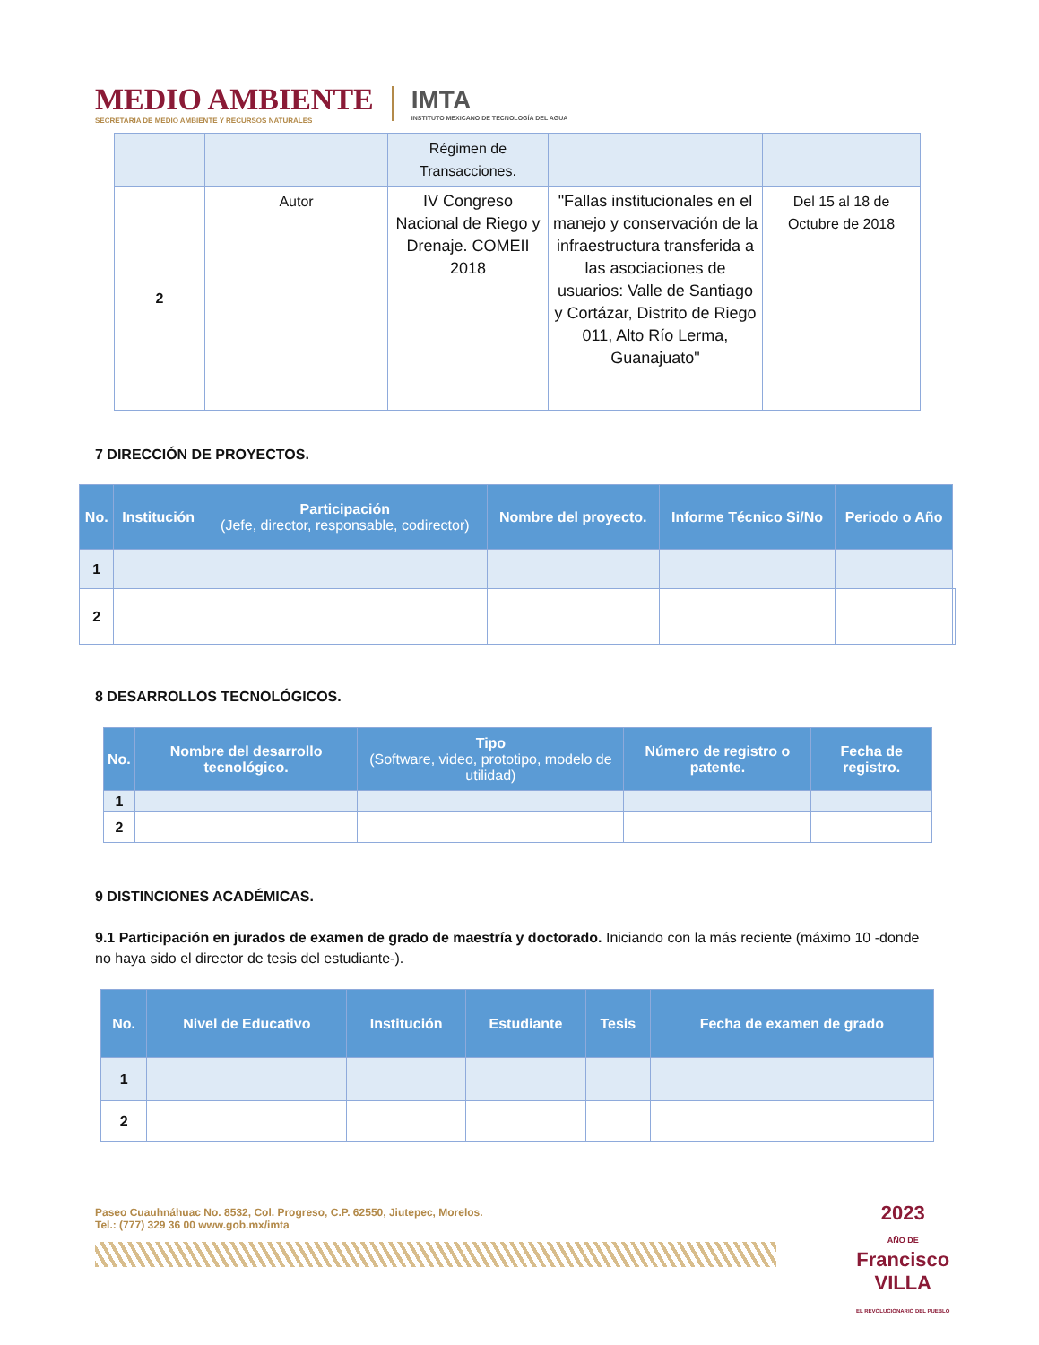MEDIO AMBIENTE
SECRETARÍA DE MEDIO AMBIENTE Y RECURSOS NATURALES
IMTA
INSTITUTO MEXICANO DE TECNOLOGÍA DEL AGUA
| | | Régimen de Transacciones. | | |
| 2 | Autor | IV Congreso Nacional de Riego y Drenaje. COMEII 2018 | "Fallas institucionales en el manejo y conservación de la infraestructura transferida a las asociaciones de usuarios: Valle de Santiago y Cortázar, Distrito de Riego 011, Alto Río Lerma, Guanajuato" | Del 15 al 18 de Octubre de 2018 |
7 DIRECCIÓN DE PROYECTOS.
| No. | Institución | Participación (Jefe, director, responsable, codirector) | Nombre del proyecto. | Informe Técnico Si/No | Periodo o Año | |
| 1 | | | | | | |
| 2 | | | | | | |
8 DESARROLLOS TECNOLÓGICOS.
| No. | Nombre del desarrollo tecnológico. | Tipo (Software, video, prototipo, modelo de utilidad) | Número de registro o patente. | Fecha de registro. |
| --- | --- | --- | --- | --- |
| 1 | | | | |
| 2 | | | | |
9 DISTINCIONES ACADÉMICAS.
9.1 Participación en jurados de examen de grado de maestría y doctorado. Iniciando con la más reciente (máximo 10 -donde no haya sido el director de tesis del estudiante-).
| No. | Nivel de Educativo | Institución | Estudiante | Tesis | Fecha de examen de grado |
| --- | --- | --- | --- | --- | --- |
| 1 | | | | | |
| 2 | | | | | |
Paseo Cuauhnáhuac No. 8532, Col. Progreso, C.P. 62550, Jiutepec, Morelos.
Tel.: (777) 329 36 00 www.gob.mx/imta
2023
AÑO DE
Francisco
VILLA
EL REVOLUCIONARIO DEL PUEBLO